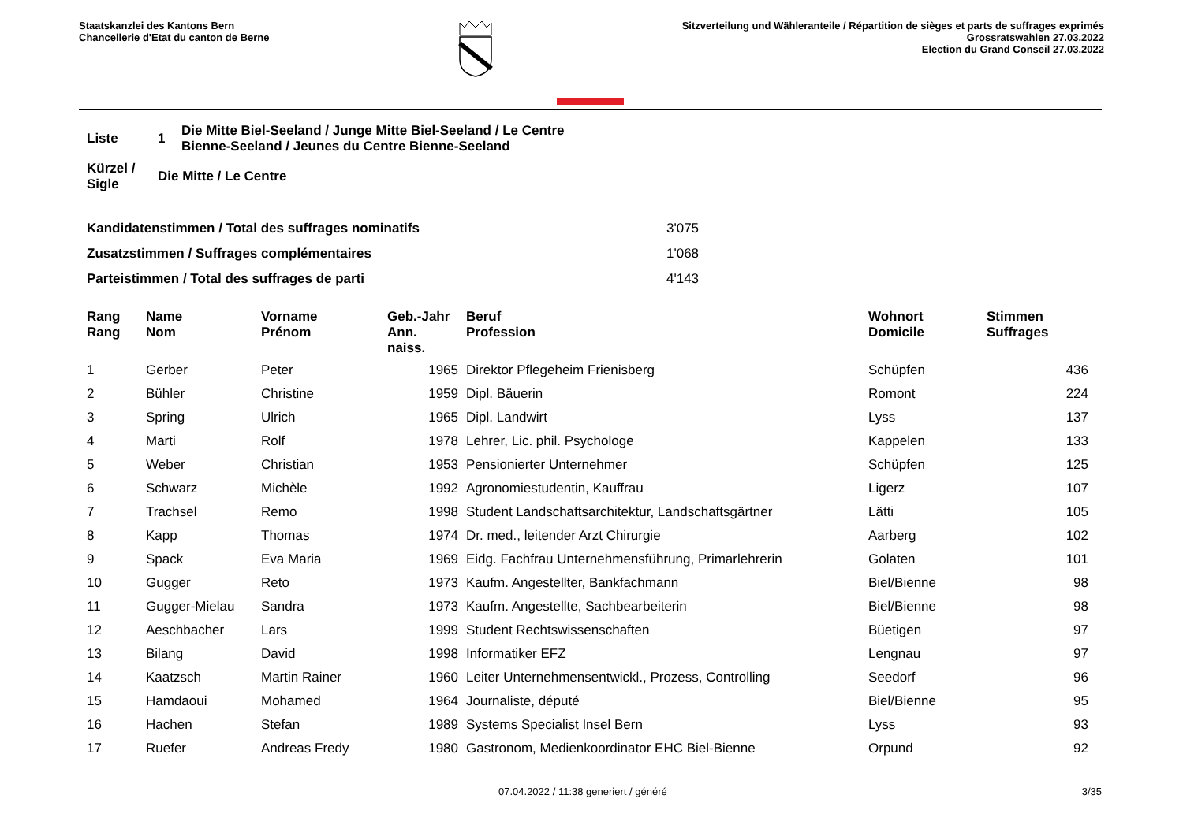Staatskanzlei des Kantons Bern
Chancellerie d'Etat du canton de Berne
Sitzverteilung und Wähleranteile / Répartition de sièges et parts de suffrages exprimés
Grossratswahlen 27.03.2022
Election du Grand Conseil 27.03.2022
| Liste | 1 | Die Mitte Biel-Seeland / Junge Mitte Biel-Seeland / Le Centre Bienne-Seeland / Jeunes du Centre Bienne-Seeland |
| Kürzel / Sigle | Die Mitte / Le Centre | |
| Kandidatenstimmen / Total des suffrages nominatifs | 3'075 |
| Zusatzstimmen / Suffrages complémentaires | 1'068 |
| Parteistimmen / Total des suffrages de parti | 4'143 |
| Rang Rang | Name Nom | Vorname Prénom | Geb.-Jahr Ann. naiss. | Beruf Profession | Wohnort Domicile | Stimmen Suffrages |
| --- | --- | --- | --- | --- | --- | --- |
| 1 | Gerber | Peter | 1965 | Direktor Pflegeheim Frienisberg | Schüpfen | 436 |
| 2 | Bühler | Christine | 1959 | Dipl. Bäuerin | Romont | 224 |
| 3 | Spring | Ulrich | 1965 | Dipl. Landwirt | Lyss | 137 |
| 4 | Marti | Rolf | 1978 | Lehrer, Lic. phil. Psychologe | Kappelen | 133 |
| 5 | Weber | Christian | 1953 | Pensionierter Unternehmer | Schüpfen | 125 |
| 6 | Schwarz | Michèle | 1992 | Agronomiestudentin, Kauffrau | Ligerz | 107 |
| 7 | Trachsel | Remo | 1998 | Student Landschaftsarchitektur, Landschaftsgärtner | Lätti | 105 |
| 8 | Kapp | Thomas | 1974 | Dr. med., leitender Arzt Chirurgie | Aarberg | 102 |
| 9 | Spack | Eva Maria | 1969 | Eidg. Fachfrau Unternehmensführung, Primarlehrerin | Golaten | 101 |
| 10 | Gugger | Reto | 1973 | Kaufm. Angestellter, Bankfachmann | Biel/Bienne | 98 |
| 11 | Gugger-Mielau | Sandra | 1973 | Kaufm. Angestellte, Sachbearbeiterin | Biel/Bienne | 98 |
| 12 | Aeschbacher | Lars | 1999 | Student Rechtswissenschaften | Büetigen | 97 |
| 13 | Bilang | David | 1998 | Informatiker EFZ | Lengnau | 97 |
| 14 | Kaatzsch | Martin Rainer | 1960 | Leiter Unternehmensentwickl., Prozess, Controlling | Seedorf | 96 |
| 15 | Hamdaoui | Mohamed | 1964 | Journaliste, député | Biel/Bienne | 95 |
| 16 | Hachen | Stefan | 1989 | Systems Specialist Insel Bern | Lyss | 93 |
| 17 | Ruefer | Andreas Fredy | 1980 | Gastronom, Medienkoordinator EHC Biel-Bienne | Orpund | 92 |
07.04.2022 / 11:38 generiert / généré 3/35